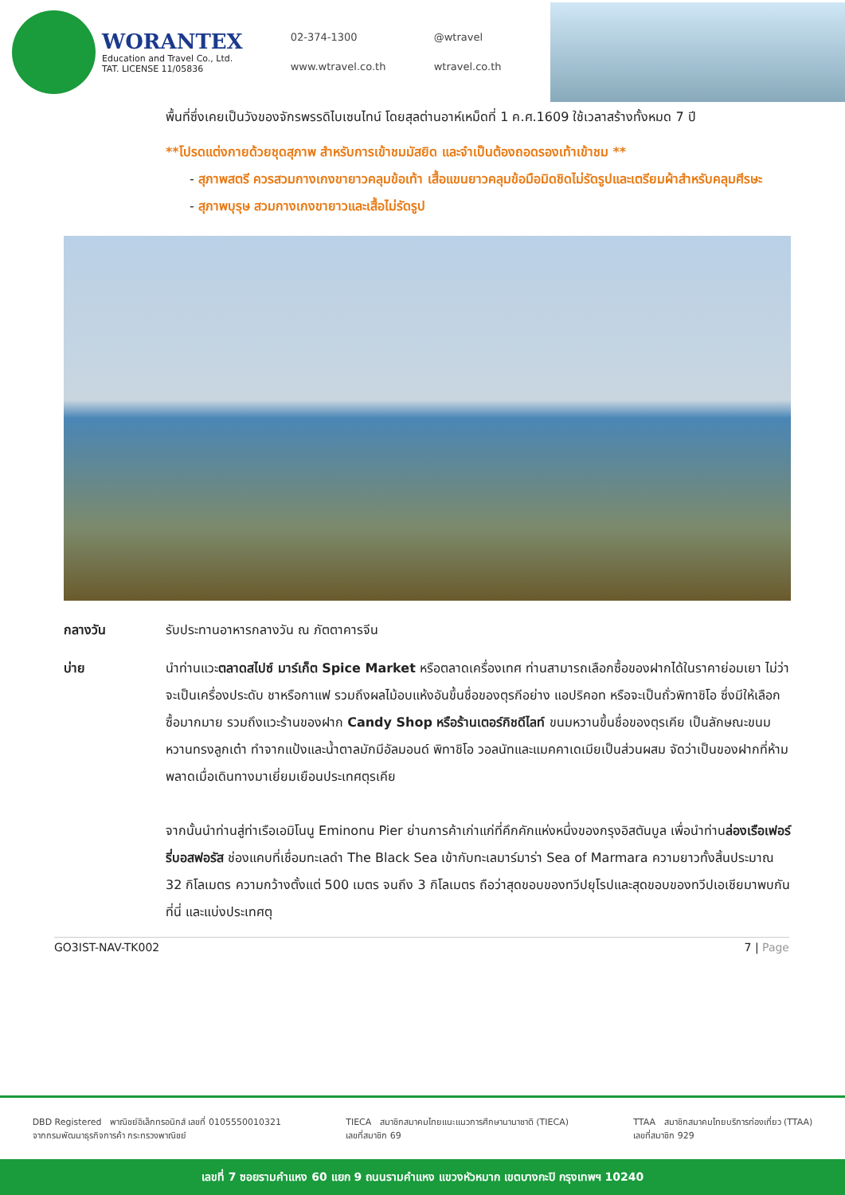WORANTEX
Education and Travel Co., Ltd.
TAT. LICENSE 11/05836
02-374-1300 @wtravel www.wtravel.co.th wtravel.co.th
พื้นที่ซึ่งเคยเป็นวังของจักรพรรดิไบเซนไทน์ โดยสุลต่านอาห์เหม็ดที่ 1 ค.ศ.1609 ใช้เวลาสร้างทั้งหมด 7 ปี
**โปรดแต่งกายด้วยชุดสุภาพ สำหรับการเข้าชมมัสยิด และจำเป็นต้องถอดรองเท้าเข้าชม **
- สุภาพสตรี ควรสวมกางเกงขายาวคลุมข้อเท้า เสื้อแขนยาวคลุมข้อมือมิดชิดไม่รัดรูปและเตรียมผ้าสำหรับคลุมศีรษะ
- สุภาพบุรุษ สวมกางเกงขายาวและเสื้อไม่รัดรูป
กลางวัน รับประทานอาหารกลางวัน ณ ภัตตาคารจีน
บ่าย นำท่านแวะตลาดสไปซ์ มาร์เก็ต Spice Market หรือตลาดเครื่องเทศ ท่านสามารถเลือกซื้อของฝากได้ในราคาย่อมเยา ไม่ว่าจะเป็นเครื่องประดับ ชาหรือกาแฟ รวมถึงผลไม้อบแห้งอันขึ้นชื่อของตุรกีอย่าง แอปริคอท หรือจะเป็นถั่วพิทาชิโอ ซึ่งมีให้เลือกซื้อมากมาย รวมถึงแวะร้านของฝาก Candy Shop หรือร้านเตอร์กิชดีไลท์ ขนมหวานขึ้นชื่อของตุรเคีย เป็นลักษณะขนมหวานทรงลูกเต๋า ทำจากแป้งและน้ำตาลมักมีอัลมอนด์ พิทาชิโอ วอลนัทและแมคคาเดเมียเป็นส่วนผสม จัดว่าเป็นของฝากที่ห้ามพลาดเมื่อเดินทางมาเยี่ยมเยือนประเทศตุรเคีย
จากนั้นนำท่านสู่ท่าเรือเอมิโนนู Eminonu Pier ย่านการค้าเก่าแก่ที่คึกคักแห่งหนึ่งของกรุงอิสตันบูล เพื่อนำท่านล่องเรือเฟอร์รี่บอสฟอรัส ช่องแคบที่เชื่อมทะเลดำ The Black Sea เข้ากับทะเลมาร์มาร่า Sea of Marmara ความยาวทั้งสิ้นประมาณ 32 กิโลเมตร ความกว้างตั้งแต่ 500 เมตร จนถึง 3 กิโลเมตร ถือว่าสุดขอบของทวีปยุโรปและสุดขอบของทวีปเอเชียมาพบกันที่นี่ และแบ่งประเทศตุ
GO3IST-NAV-TK002 7 | Page
DBD Registered พาณิชย์อิเล็กทรอนิกส์ เลขที่ 0105550010321
จากกรมพัฒนาธุรกิจการค้า กระทรวงพาณิชย์
TIECA สมาชิกสมาคมไทยแนะแนวการศึกษานานาชาติ (TIECA)
เลขที่สมาชิก 69
TTAA สมาชิกสมาคมไทยบริการท่องเที่ยว (TTAA)
เลขที่สมาชิก 929
เลขที่ 7 ซอยรามคำแหง 60 แยก 9 ถนนรามคำแหง แขวงหัวหมาก เขตบางกะปิ กรุงเทพฯ 10240